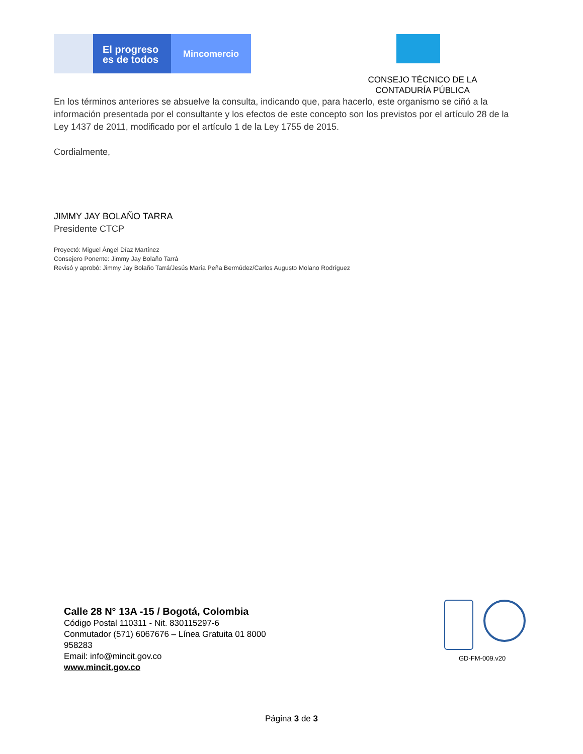El progreso
es de todos
Mincomercio
CONSEJO TÉCNICO DE LA CONTADURÍA PÚBLICA
En los términos anteriores se absuelve la consulta, indicando que, para hacerlo, este organismo se ciñó a la información presentada por el consultante y los efectos de este concepto son los previstos por el artículo 28 de la Ley 1437 de 2011, modificado por el artículo 1 de la Ley 1755 de 2015.
Cordialmente,
JIMMY JAY BOLAÑO TARRA
Presidente CTCP
Proyectó: Miguel Ángel Díaz Martínez
Consejero Ponente: Jimmy Jay Bolaño Tarrá
Revisó y aprobó: Jimmy Jay Bolaño Tarrá/Jesús María Peña Bermúdez/Carlos Augusto Molano Rodríguez
Calle 28 N° 13A -15 / Bogotá, Colombia
Código Postal 110311 - Nit. 830115297-6
Conmutador (571) 6067676 – Línea Gratuita 01 8000
958283
Email: info@mincit.gov.co
www.mincit.gov.co
GD-FM-009.v20
Página 3 de 3